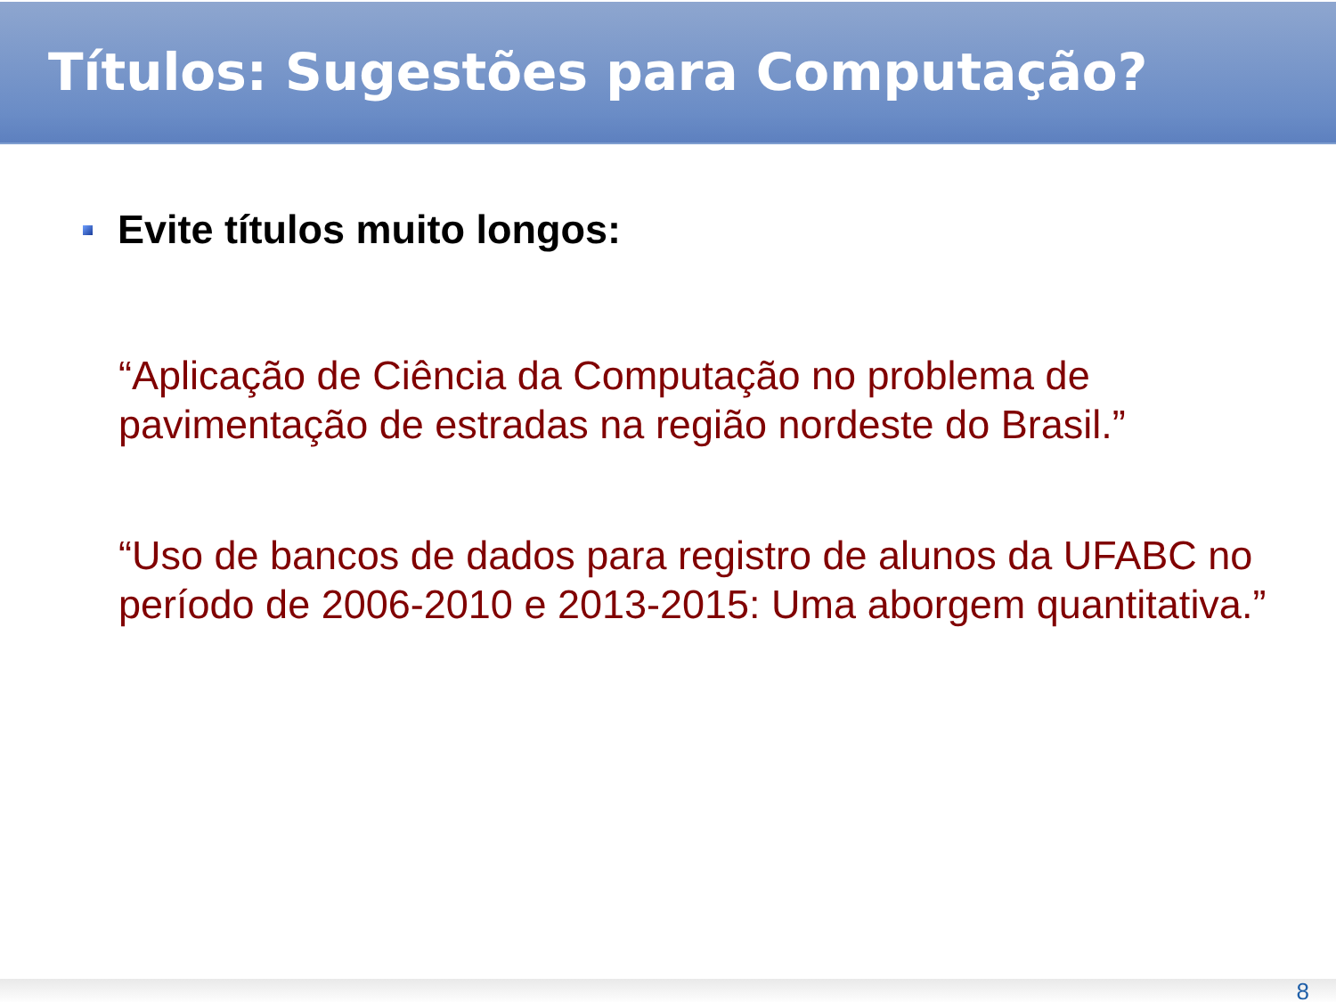Títulos: Sugestões para Computação?
Evite títulos muito longos:
“Aplicação de Ciência da Computação no problema de pavimentação de estradas na região nordeste do Brasil.”
“Uso de bancos de dados para registro de alunos da UFABC no período de 2006-2010 e 2013-2015: Uma aborgem quantitativa.”
8